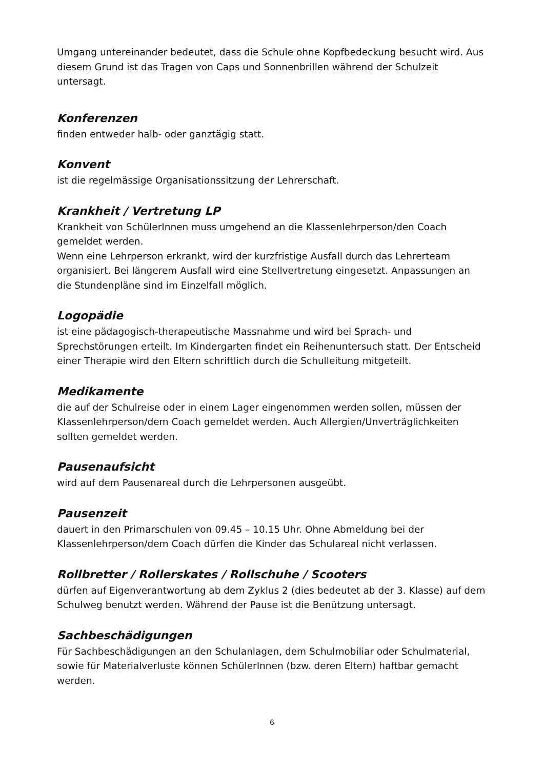Umgang untereinander bedeutet, dass die Schule ohne Kopfbedeckung besucht wird. Aus diesem Grund ist das Tragen von Caps und Sonnenbrillen während der Schulzeit untersagt.
Konferenzen
finden entweder halb- oder ganztägig statt.
Konvent
ist die regelmässige Organisationssitzung der Lehrerschaft.
Krankheit / Vertretung LP
Krankheit von SchülerInnen muss umgehend an die Klassenlehrperson/den Coach gemeldet werden.
Wenn eine Lehrperson erkrankt, wird der kurzfristige Ausfall durch das Lehrerteam organisiert. Bei längerem Ausfall wird eine Stellvertretung eingesetzt. Anpassungen an die Stundenpläne sind im Einzelfall möglich.
Logopädie
ist eine pädagogisch-therapeutische Massnahme und wird bei Sprach- und Sprechstörungen erteilt. Im Kindergarten findet ein Reihenuntersuch statt. Der Entscheid einer Therapie wird den Eltern schriftlich durch die Schulleitung mitgeteilt.
Medikamente
die auf der Schulreise oder in einem Lager eingenommen werden sollen, müssen der Klassenlehrperson/dem Coach gemeldet werden. Auch Allergien/Unverträglichkeiten sollten gemeldet werden.
Pausenaufsicht
wird auf dem Pausenareal durch die Lehrpersonen ausgeübt.
Pausenzeit
dauert in den Primarschulen von 09.45 – 10.15 Uhr. Ohne Abmeldung bei der Klassenlehrperson/dem Coach dürfen die Kinder das Schulareal nicht verlassen.
Rollbretter / Rollerskates / Rollschuhe / Scooters
dürfen auf Eigenverantwortung ab dem Zyklus 2 (dies bedeutet ab der 3. Klasse) auf dem Schulweg benutzt werden. Während der Pause ist die Benützung untersagt.
Sachbeschädigungen
Für Sachbeschädigungen an den Schulanlagen, dem Schulmobiliar oder Schulmaterial, sowie für Materialverluste können SchülerInnen (bzw. deren Eltern) haftbar gemacht werden.
6